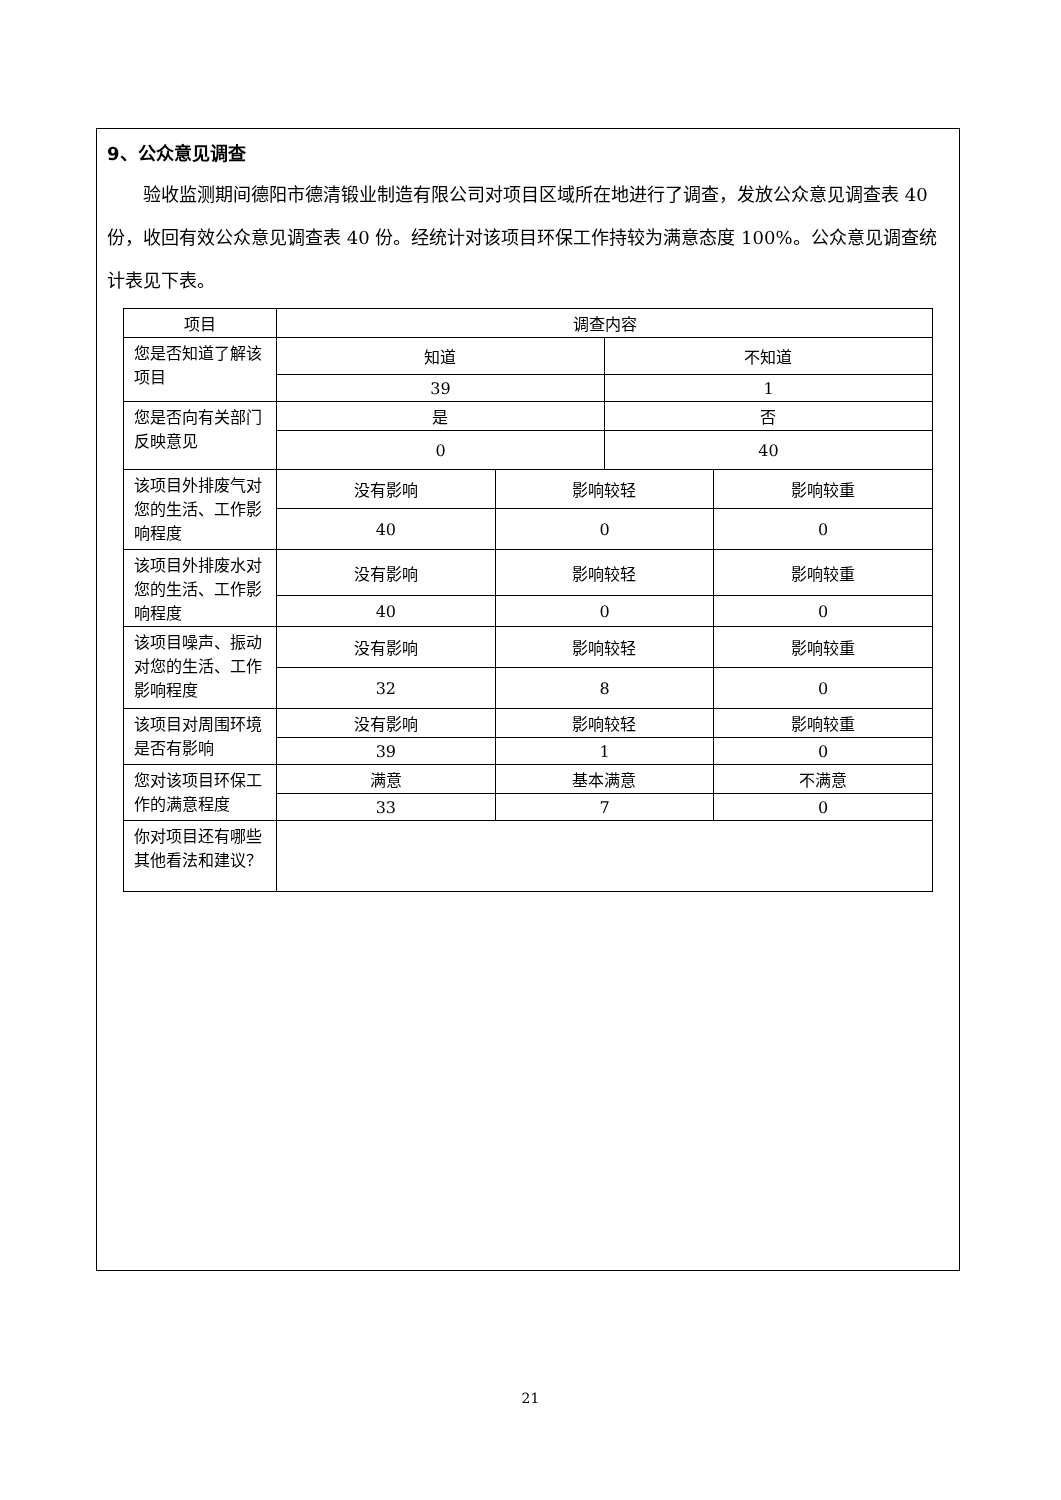9、公众意见调查
验收监测期间德阳市德清锻业制造有限公司对项目区域所在地进行了调查，发放公众意见调查表 40 份，收回有效公众意见调查表 40 份。经统计对该项目环保工作持较为满意态度 100%。公众意见调查统计表见下表。
| 项目 | 调查内容 | | | |
| 您是否知道了解该项目 | 知道 | | 不知道 | |
| | 39 | | 1 | |
| 您是否向有关部门反映意见 | 是 | | 否 | |
| | 0 | | 40 | |
| 该项目外排废气对您的生活、工作影响程度 | 没有影响 | 影响较轻 | | 影响较重 |
| | 40 | 0 | | 0 |
| 该项目外排废水对您的生活、工作影响程度 | 没有影响 | 影响较轻 | | 影响较重 |
| | 40 | 0 | | 0 |
| 该项目噪声、振动对您的生活、工作影响程度 | 没有影响 | 影响较轻 | | 影响较重 |
| | 32 | 8 | | 0 |
| 该项目对周围环境是否有影响 | 没有影响 | 影响较轻 | | 影响较重 |
| | 39 | 1 | | 0 |
| 您对该项目环保工作的满意程度 | 满意 | 基本满意 | | 不满意 |
| | 33 | 7 | | 0 |
| 你对项目还有哪些其他看法和建议？ | | | | |
21